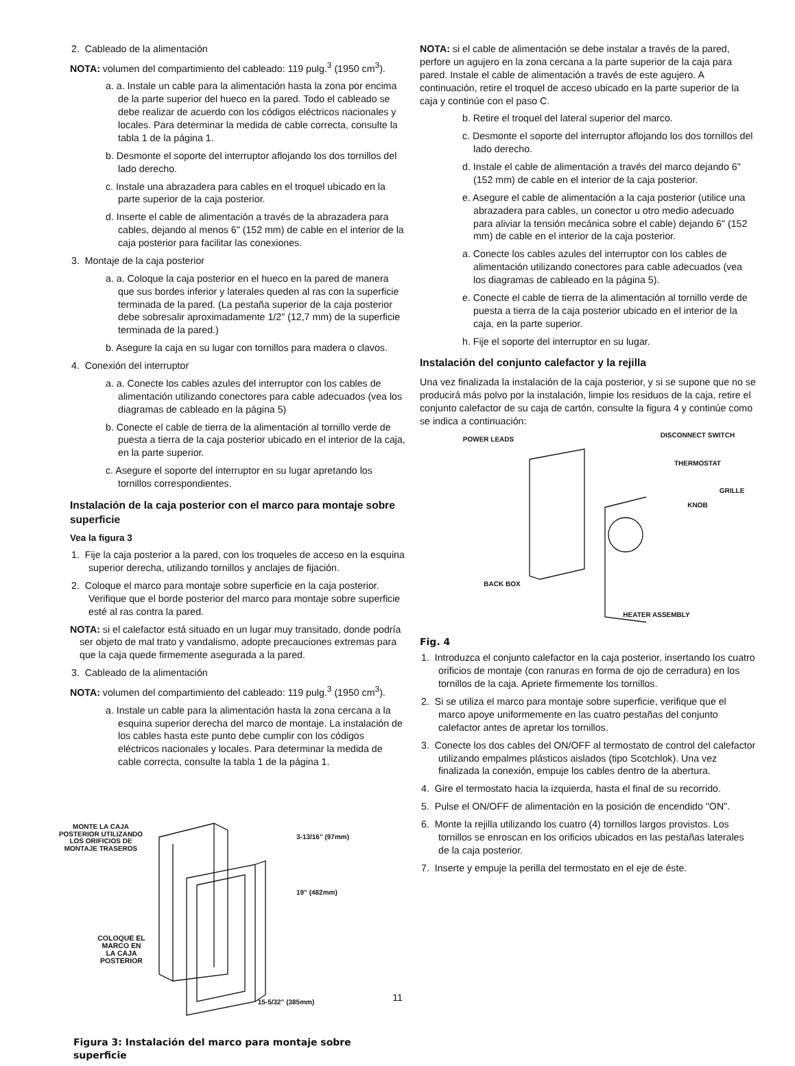2. Cableado de la alimentación
NOTA: volumen del compartimiento del cableado: 119 pulg.<sup>3</sup> (1950 cm<sup>3</sup>).
a. a. Instale un cable para la alimentación hasta la zona por encima de la parte superior del hueco en la pared. Todo el cableado se debe realizar de acuerdo con los códigos eléctricos nacionales y locales. Para determinar la medida de cable correcta, consulte la tabla 1 de la página 1.
b. Desmonte el soporte del interruptor aflojando los dos tornillos del lado derecho.
c. Instale una abrazadera para cables en el troquel ubicado en la parte superior de la caja posterior.
d. Inserte el cable de alimentación a través de la abrazadera para cables, dejando al menos 6" (152 mm) de cable en el interior de la caja posterior para facilitar las conexiones.
3. Montaje de la caja posterior
a. a. Coloque la caja posterior en el hueco en la pared de manera que sus bordes inferior y laterales queden al ras con la superficie terminada de la pared. (La pestaña superior de la caja posterior debe sobresalir aproximadamente 1/2" (12,7 mm) de la superficie terminada de la pared.)
b. Asegure la caja en su lugar con tornillos para madera o clavos.
4. Conexión del interruptor
a. a. Conecte los cables azules del interruptor con los cables de alimentación utilizando conectores para cable adecuados (vea los diagramas de cableado en la página 5)
b. Conecte el cable de tierra de la alimentación al tornillo verde de puesta a tierra de la caja posterior ubicado en el interior de la caja, en la parte superior.
c. Asegure el soporte del interruptor en su lugar apretando los tornillos correspondientes.
Instalación de la caja posterior con el marco para montaje sobre superficie
Vea la figura 3
1. Fije la caja posterior a la pared, con los troqueles de acceso en la esquina superior derecha, utilizando tornillos y anclajes de fijación.
2. Coloque el marco para montaje sobre superficie en la caja posterior. Verifique que el borde posterior del marco para montaje sobre superficie esté al ras contra la pared.
NOTA: si el calefactor está situado en un lugar muy transitado, donde podría ser objeto de mal trato y vandalismo, adopte precauciones extremas para que la caja quede firmemente asegurada a la pared.
3. Cableado de la alimentación
NOTA: volumen del compartimiento del cableado: 119 pulg.<sup>3</sup> (1950 cm<sup>3</sup>).
a. Instale un cable para la alimentación hasta la zona cercana a la esquina superior derecha del marco de montaje. La instalación de los cables hasta este punto debe cumplir con los códigos eléctricos nacionales y locales. Para determinar la medida de cable correcta, consulte la tabla 1 de la página 1.
MONTE LA CAJA POSTERIOR UTILIZANDO LOS ORIFICIOS DE MONTAJE TRASEROS
COLOQUE EL MARCO EN LA CAJA POSTERIOR
3-13/16" (97mm)
19" (482mm)
15-5/32" (385mm)
Figura 3: Instalación del marco para montaje sobre superficie
NOTA: si el cable de alimentación se debe instalar a través de la pared, perfore un agujero en la zona cercana a la parte superior de la caja para pared. Instale el cable de alimentación a través de este agujero. A continuación, retire el troquel de acceso ubicado en la parte superior de la caja y continúe con el paso C.
b. Retire el troquel del lateral superior del marco.
c. Desmonte el soporte del interruptor aflojando los dos tornillos del lado derecho.
d. Instale el cable de alimentación a través del marco dejando 6" (152 mm) de cable en el interior de la caja posterior.
e. Asegure el cable de alimentación a la caja posterior (utilice una abrazadera para cables, un conector u otro medio adecuado para aliviar la tensión mecánica sobre el cable) dejando 6" (152 mm) de cable en el interior de la caja posterior.
a. Conecte los cables azules del interruptor con los cables de alimentación utilizando conectores para cable adecuados (vea los diagramas de cableado en la página 5).
e. Conecte el cable de tierra de la alimentación al tornillo verde de puesta a tierra de la caja posterior ubicado en el interior de la caja, en la parte superior.
h. Fije el soporte del interruptor en su lugar.
Instalación del conjunto calefactor y la rejilla
Una vez finalizada la instalación de la caja posterior, y si se supone que no se producirá más polvo por la instalación, limpie los residuos de la caja, retire el conjunto calefactor de su caja de cartón, consulte la figura 4 y continúe como se indica a continuación:
POWER LEADS
BACK BOX
Fig. 4
DISCONNECT SWITCH
THERMOSTAT
GRILLE
KNOB
HEATER ASSEMBLY
1. Introduzca el conjunto calefactor en la caja posterior, insertando los cuatro orificios de montaje (con ranuras en forma de ojo de cerradura) en los tornillos de la caja. Apriete firmemente los tornillos.
2. Si se utiliza el marco para montaje sobre superficie, verifique que el marco apoye uniformemente en las cuatro pestañas del conjunto calefactor antes de apretar los tornillos.
3. Conecte los dos cables del ON/OFF al termostato de control del calefactor utilizando empalmes plásticos aislados (tipo Scotchlok). Una vez finalizada la conexión, empuje los cables dentro de la abertura.
4. Gire el termostato hacia la izquierda, hasta el final de su recorrido.
5. Pulse el ON/OFF de alimentación en la posición de encendido "ON".
6. Monte la rejilla utilizando los cuatro (4) tornillos largos provistos. Los tornillos se enroscan en los orificios ubicados en las pestañas laterales de la caja posterior.
7. Inserte y empuje la perilla del termostato en el eje de éste.
11